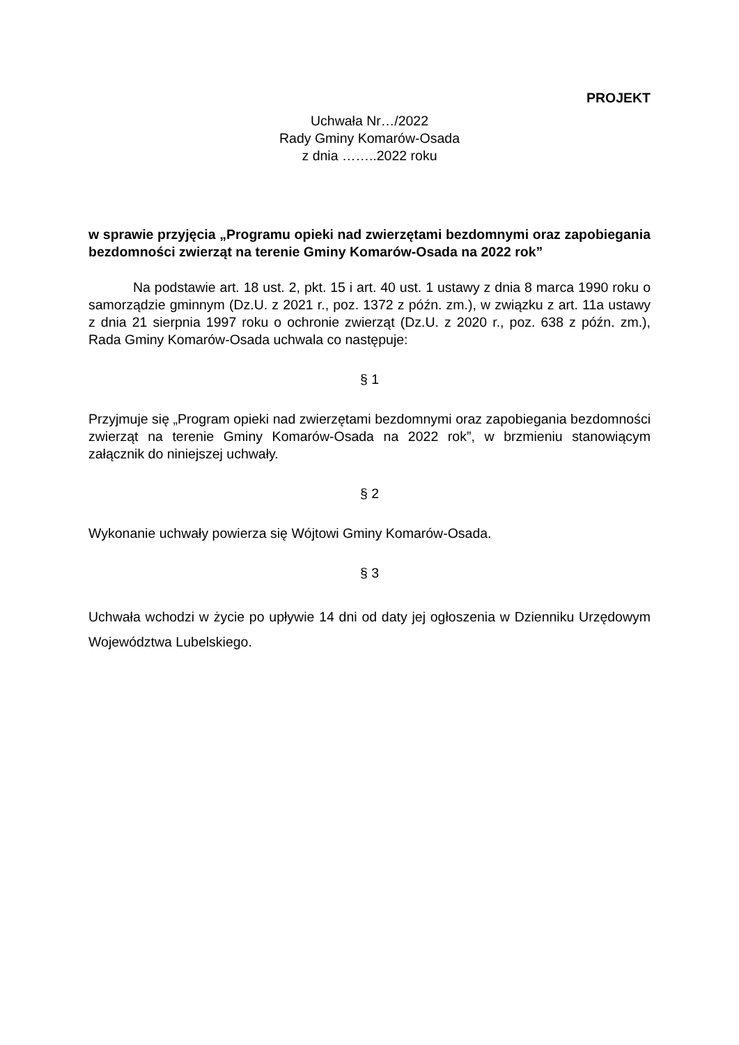PROJEKT
Uchwała Nr…/2022
Rady Gminy Komarów-Osada
z dnia ……..2022 roku
w sprawie przyjęcia „Programu opieki nad zwierzętami bezdomnymi oraz zapobiegania bezdomności zwierząt na terenie Gminy Komarów-Osada na 2022 rok”
Na podstawie art. 18 ust. 2, pkt. 15 i art. 40 ust. 1 ustawy z dnia 8 marca 1990 roku o samorządzie gminnym (Dz.U. z 2021 r., poz. 1372 z późn. zm.), w związku z art. 11a ustawy z dnia 21 sierpnia 1997 roku o ochronie zwierząt (Dz.U. z 2020 r., poz. 638 z późn. zm.), Rada Gminy Komarów-Osada uchwala co następuje:
§ 1
Przyjmuje się „Program opieki nad zwierzętami bezdomnymi oraz zapobiegania bezdomności zwierząt na terenie Gminy Komarów-Osada na 2022 rok”, w brzmieniu stanowiącym załącznik do niniejszej uchwały.
§ 2
Wykonanie uchwały powierza się Wójtowi Gminy Komarów-Osada.
§ 3
Uchwała wchodzi w życie po upływie 14 dni od daty jej ogłoszenia w Dzienniku Urzędowym Województwa Lubelskiego.